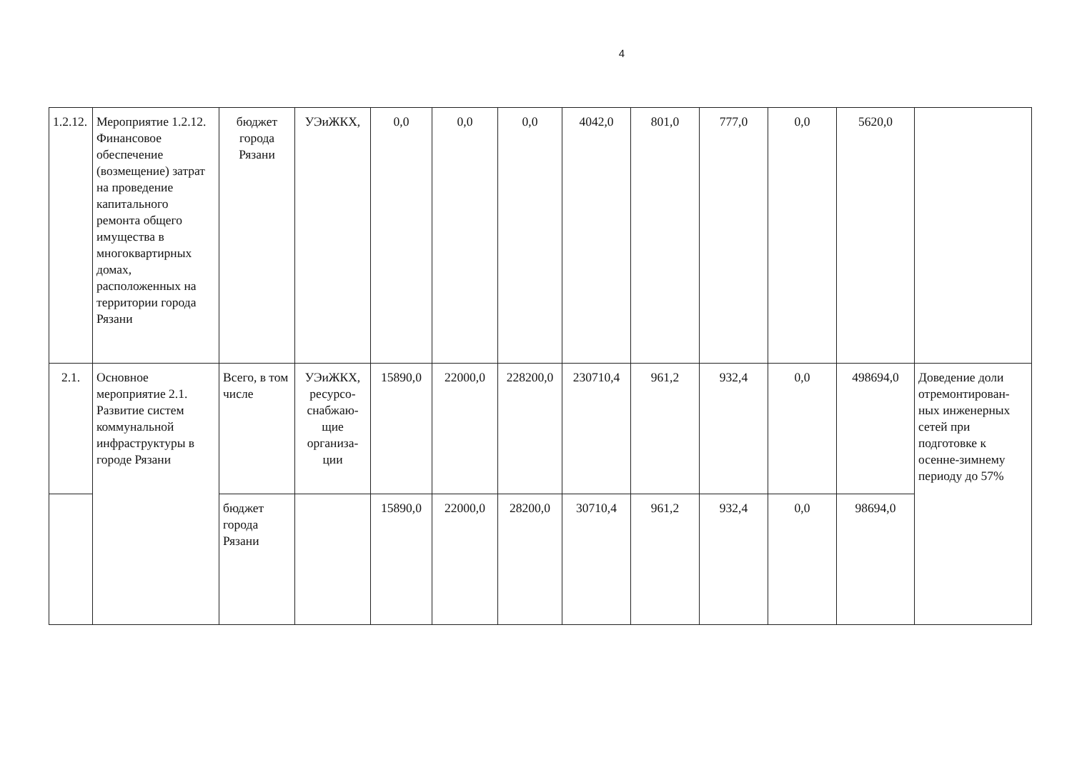4
| 1.2.12. | Мероприятие 1.2.12. Финансовое обеспечение (возмещение) затрат на проведение капитального ремонта общего имущества в многоквартирных домах, расположенных на территории города Рязани | бюджет города Рязани | УЭиЖКХ, | 0,0 | 0,0 | 0,0 | 4042,0 | 801,0 | 777,0 | 0,0 | 5620,0 | |
| 2.1. | Основное мероприятие 2.1. Развитие систем коммунальной инфраструктуры в городе Рязани | Всего, в том числе | УЭиЖКХ, ресурсо-снабжаю-щие организа-ции | 15890,0 | 22000,0 | 228200,0 | 230710,4 | 961,2 | 932,4 | 0,0 | 498694,0 | Доведение доли отремонтирован-ных инженерных сетей при подготовке к осенне-зимнему периоду до 57% |
| | | бюджет города Рязани | | 15890,0 | 22000,0 | 28200,0 | 30710,4 | 961,2 | 932,4 | 0,0 | 98694,0 | |